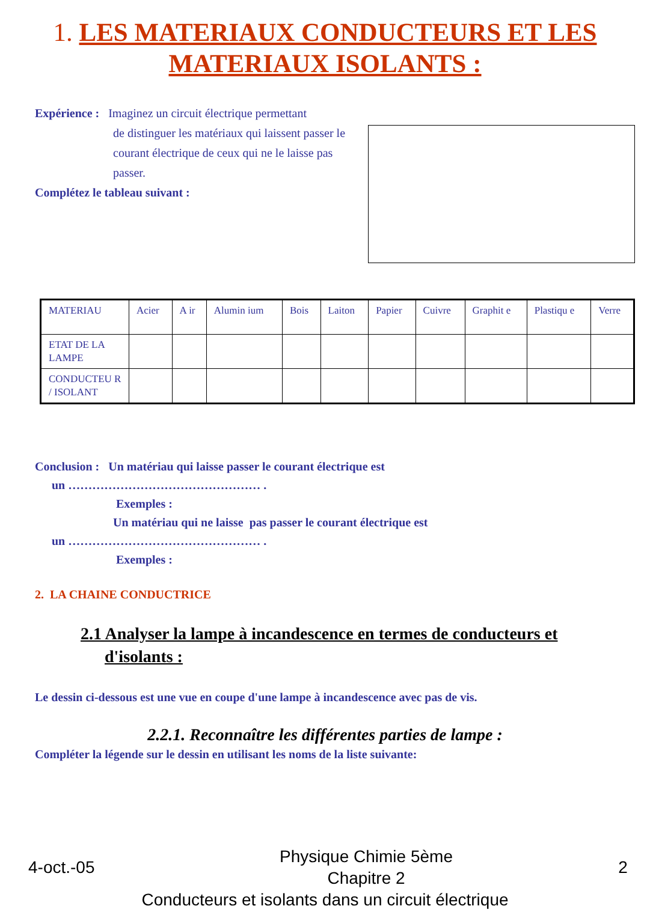1. LES MATERIAUX CONDUCTEURS ET LES MATERIAUX ISOLANTS :
Expérience : Imaginez un circuit électrique permettant
de distinguer les matériaux qui laissent passer le courant électrique de ceux qui ne le laisse pas passer.
Complétez le tableau suivant :
| MATERIAU | Acier | A ir | Alumin ium | Bois | Laiton | Papier | Cuivre | Graphit e | Plastiqu e | Verre |
| ETAT DE LA LAMPE | | | | | | | | | | |
| CONDUCTEU R / ISOLANT | | | | | | | | | | |
Conclusion : Un matériau qui laisse passer le courant électrique est
un ………………………………………… .
Exemples :
Un matériau qui ne laisse pas passer le courant électrique est
un ………………………………………… .
Exemples :
2. LA CHAINE CONDUCTRICE
2.1 Analyser la lampe à incandescence en termes de conducteurs et
d'isolants :
Le dessin ci-dessous est une vue en coupe d'une lampe à incandescence avec pas de vis.
2.2.1. Reconnaître les différentes parties de lampe :
Compléter la légende sur le dessin en utilisant les noms de la liste suivante:
4-oct.-05 Physique Chimie 5ème
Chapitre 2 2
Conducteurs et isolants dans un circuit électrique